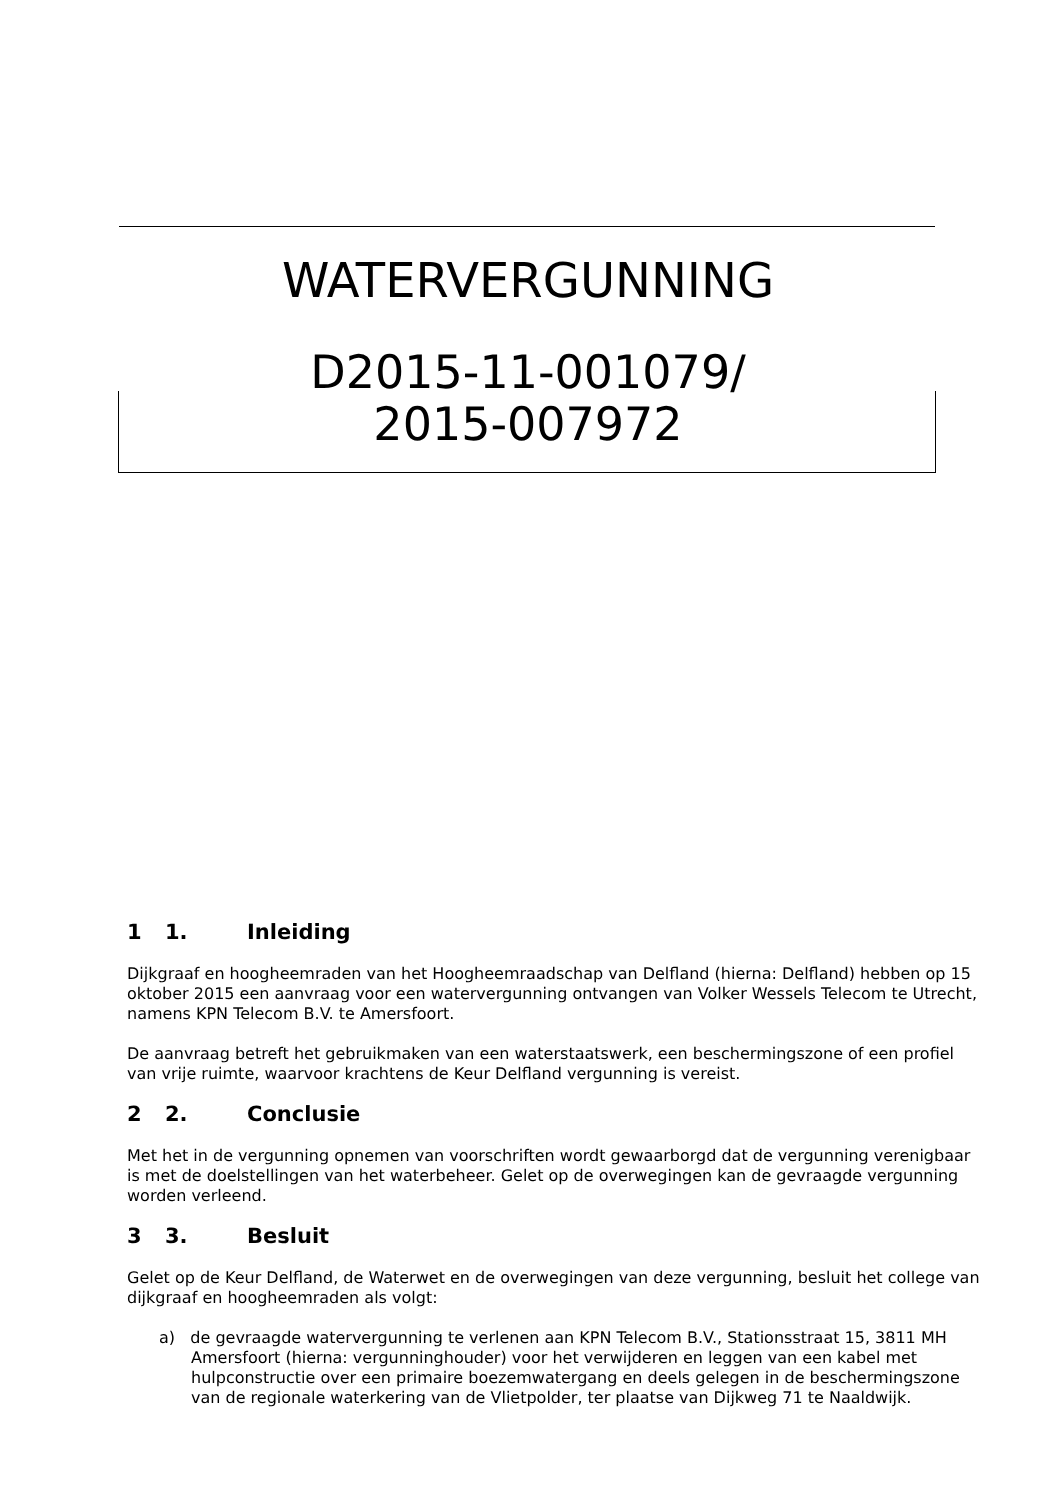WATERVERGUNNING
D2015-11-001079/
2015-007972
1 1. Inleiding
Dijkgraaf en hoogheemraden van het Hoogheemraadschap van Delfland (hierna: Delfland) hebben op 15 oktober 2015 een aanvraag voor een watervergunning ontvangen van Volker Wessels Telecom te Utrecht, namens KPN Telecom B.V. te Amersfoort.
De aanvraag betreft het gebruikmaken van een waterstaatswerk, een beschermingszone of een profiel van vrije ruimte, waarvoor krachtens de Keur Delfland vergunning is vereist.
2 2. Conclusie
Met het in de vergunning opnemen van voorschriften wordt gewaarborgd dat de vergunning verenigbaar is met de doelstellingen van het waterbeheer. Gelet op de overwegingen kan de gevraagde vergunning worden verleend.
3 3. Besluit
Gelet op de Keur Delfland, de Waterwet en de overwegingen van deze vergunning, besluit het college van dijkgraaf en hoogheemraden als volgt:
a) de gevraagde watervergunning te verlenen aan KPN Telecom B.V., Stationsstraat 15, 3811 MH Amersfoort (hierna: vergunninghouder) voor het verwijderen en leggen van een kabel met hulpconstructie over een primaire boezemwatergang en deels gelegen in de beschermingszone van de regionale waterkering van de Vlietpolder, ter plaatse van Dijkweg 71 te Naaldwijk.